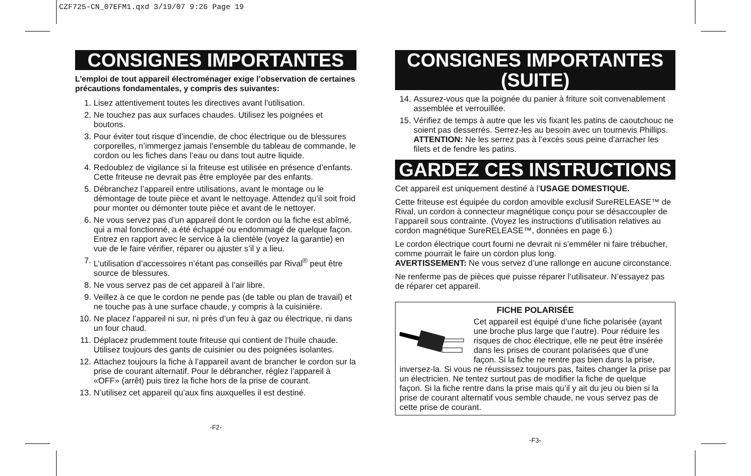CZF725-CN_07EFM1.qxd 3/19/07 9:26 Page 19
CONSIGNES IMPORTANTES
L’emploi de tout appareil électroménager exige l’observation de certaines précautions fondamentales, y compris des suivantes:
1. Lisez attentivement toutes les directives avant l’utilisation.
2. Ne touchez pas aux surfaces chaudes. Utilisez les poignées et boutons.
3. Pour éviter tout risque d’incendie, de choc électrique ou de blessures corporelles, n’immergez jamais l’ensemble du tableau de commande, le cordon ou les fiches dans l’eau ou dans tout autre liquide.
4. Redoublez de vigilance si la friteuse est utilisée en présence d’enfants. Cette friteuse ne devrait pas être employée par des enfants.
5. Débranchez l’appareil entre utilisations, avant le montage ou le démontage de toute pièce et avant le nettoyage. Attendez qu’il soit froid pour monter ou démonter toute pièce et avant de le nettoyer.
6. Ne vous servez pas d’un appareil dont le cordon ou la fiche est abîmé, qui a mal fonctionné, a été échappé ou endommagé de quelque façon. Entrez en rapport avec le service à la clientèle (voyez la garantie) en vue de le faire vérifier, réparer ou ajuster s’il y a lieu.
7. L’utilisation d’accessoires n’étant pas conseillés par Rival<sup>®</sup> peut être source de blessures.
8. Ne vous servez pas de cet appareil à l’air libre.
9. Veillez à ce que le cordon ne pende pas (de table ou plan de travail) et ne touche pas à une surface chaude, y compris à la cuisinière.
10. Ne placez l’appareil ni sur, ni près d’un feu à gaz ou électrique, ni dans un four chaud.
11. Déplacez prudemment toute friteuse qui contient de l’huile chaude. Utilisez toujours des gants de cuisinier ou des poignées isolantes.
12. Attachez toujours la fiche à l’appareil avant de brancher le cordon sur la prise de courant alternatif. Pour le débrancher, réglez l’appareil à «OFF» (arrêt) puis tirez la fiche hors de la prise de courant.
13. N’utilisez cet appareil qu’aux fins auxquelles il est destiné.
-F2-
CONSIGNES IMPORTANTES (SUITE)
14. Assurez-vous que la poignée du panier à friture soit convenablement assemblée et verrouillée.
15. Vérifiez de temps à autre que les vis fixant les patins de caoutchouc ne soient pas desserrés. Serrez-les au besoin avec un tournevis Phillips. ATTENTION: Ne les serrez pas à l’excès sous peine d’arracher les filets et de fendre les patins.
GARDEZ CES INSTRUCTIONS
Cet appareil est uniquement destiné à l’USAGE DOMESTIQUE.
Cette friteuse est équipée du cordon amovible exclusif SureRELEASE™ de Rival, un cordon à connecteur magnétique conçu pour se désaccoupler de l’appareil sous contrainte. (Voyez les instructions d’utilisation relatives au cordon magnétique SureRELEASE™, données en page 6.)
Le cordon électrique court fourni ne devrait ni s’emmêler ni faire trébucher, comme pourrait le faire un cordon plus long.
AVERTISSEMENT: Ne vous servez d’une rallonge en aucune circonstance.
Ne renferme pas de pièces que puisse réparer l’utilisateur. N’essayez pas de réparer cet appareil.
FICHE POLARISÉE
Cet appareil est équipé d’une fiche polarisée (ayant une broche plus large que l’autre). Pour réduire les risques de choc électrique, elle ne peut être insérée dans les prises de courant polarisées que d’une façon. Si la fiche ne rentre pas bien dans la prise, inversez-la. Si vous ne réussissez toujours pas, faites changer la prise par un électricien. Ne tentez surtout pas de modifier la fiche de quelque façon. Si la fiche rentre dans la prise mais qu’il y ait du jeu ou bien si la prise de courant alternatif vous semble chaude, ne vous servez pas de cette prise de courant.
-F3-